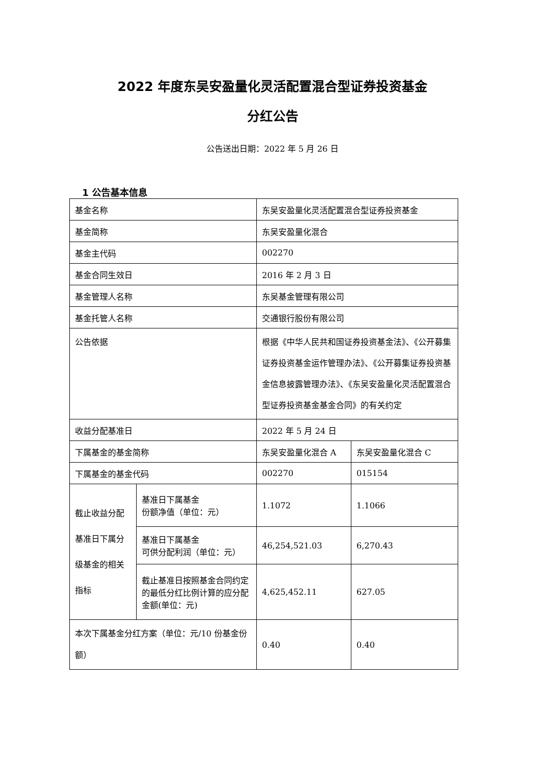2022 年度东吴安盈量化灵活配置混合型证券投资基金
分红公告
公告送出日期：2022 年 5 月 26 日
1 公告基本信息
| 基金名称 | | 东吴安盈量化灵活配置混合型证券投资基金 | |
| 基金简称 | | 东吴安盈量化混合 | |
| 基金主代码 | | 002270 | |
| 基金合同生效日 | | 2016 年 2 月 3 日 | |
| 基金管理人名称 | | 东吴基金管理有限公司 | |
| 基金托管人名称 | | 交通银行股份有限公司 | |
| 公告依据 | | 根据《中华人民共和国证券投资基金法》、《公开募集证券投资基金运作管理办法》、《公开募集证券投资基金信息披露管理办法》、《东吴安盈量化灵活配置混合型证券投资基金基金合同》的有关约定 | |
| 收益分配基准日 | | 2022 年 5 月 24 日 | |
| 下属基金的基金简称 | | 东吴安盈量化混合 A | 东吴安盈量化混合 C |
| 下属基金的基金代码 | | 002270 | 015154 |
| 截止收益分配基准日下属分级基金的相关指标 | 基准日下属基金 份额净值（单位：元） | 1.1072 | 1.1066 |
| | 基准日下属基金 可供分配利润（单位：元） | 46,254,521.03 | 6,270.43 |
| | 截止基准日按照基金合同约定的最低分红比例计算的应分配金额(单位：元) | 4,625,452.11 | 627.05 |
| 本次下属基金分红方案（单位：元/10 份基金份额） | | 0.40 | 0.40 |